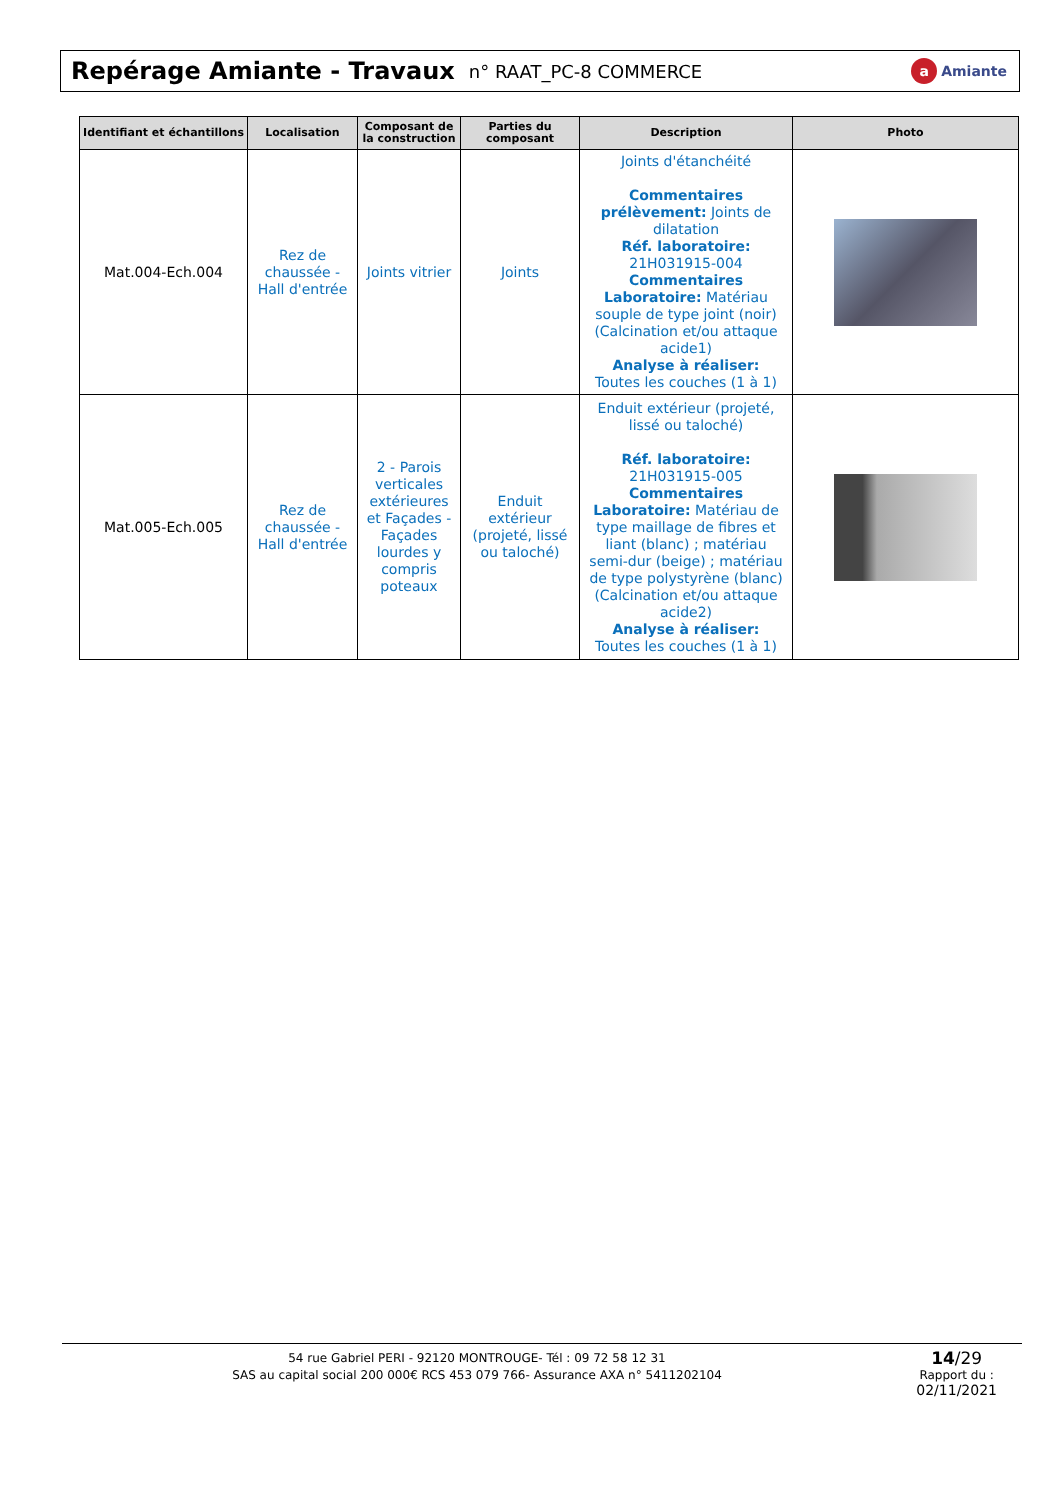Repérage Amiante - Travaux
n° RAAT_PC-8 COMMERCE
a Amiante
| Identifiant et échantillons | Localisation | Composant de la construction | Parties du composant | Description | Photo |
| --- | --- | --- | --- | --- | --- |
| Mat.004-Ech.004 | Rez de chaussée - Hall d'entrée | Joints vitrier | Joints | Joints d'étanchéité Commentaires prélèvement: Joints de dilatation Réf. laboratoire: 21H031915-004 Commentaires Laboratoire: Matériau souple de type joint (noir) (Calcination et/ou attaque acide1) Analyse à réaliser: Toutes les couches (1 à 1) | |
| Mat.005-Ech.005 | Rez de chaussée - Hall d'entrée | 2 - Parois verticales extérieures et Façades - Façades lourdes y compris poteaux | Enduit extérieur (projeté, lissé ou taloché) | Enduit extérieur (projeté, lissé ou taloché) Réf. laboratoire: 21H031915-005 Commentaires Laboratoire: Matériau de type maillage de fibres et liant (blanc) ; matériau semi-dur (beige) ; matériau de type polystyrène (blanc) (Calcination et/ou attaque acide2) Analyse à réaliser: Toutes les couches (1 à 1) | |
54 rue Gabriel PERI - 92120 MONTROUGE- Tél : 09 72 58 12 31
SAS au capital social 200 000€ RCS 453 079 766- Assurance AXA n° 5411202104
14/29
Rapport du :
02/11/2021